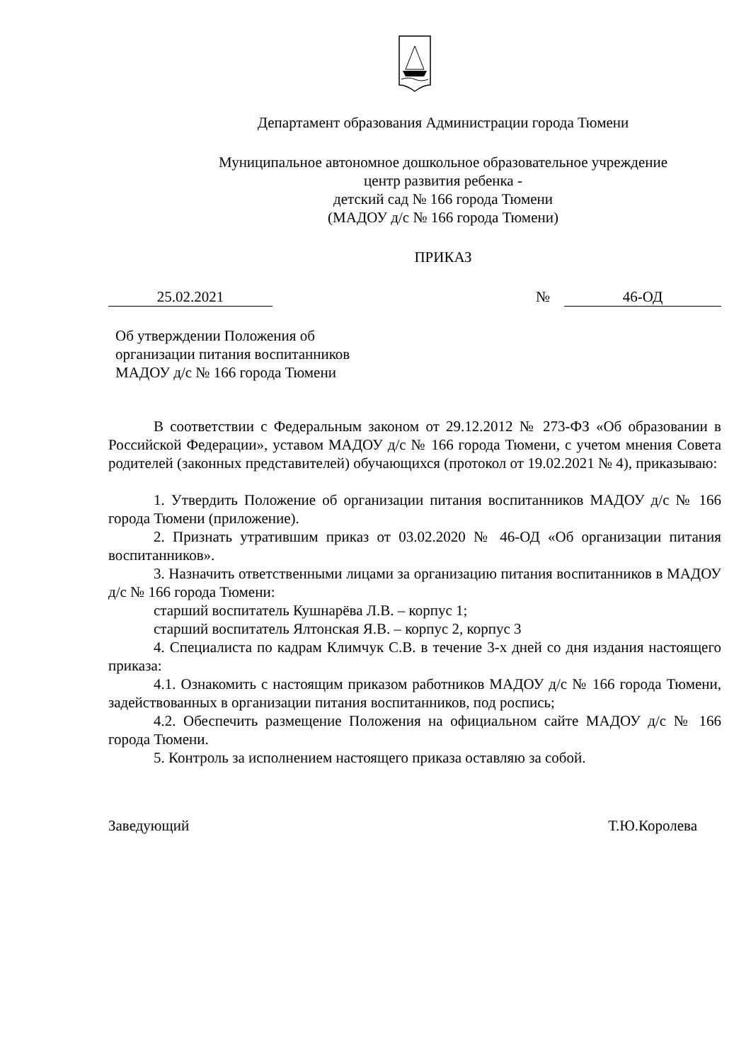Департамент образования Администрации города Тюмени
Муниципальное автономное дошкольное образовательное учреждение
центр развития ребенка -
детский сад № 166 города Тюмени
(МАДОУ д/с № 166 города Тюмени)
ПРИКАЗ
25.02.2021 № 46-ОД
Об утверждении Положения об
организации питания воспитанников
МАДОУ д/с № 166 города Тюмени
В соответствии с Федеральным законом от 29.12.2012 № 273-ФЗ «Об образовании в Российской Федерации», уставом МАДОУ д/с № 166 города Тюмени, с учетом мнения Совета родителей (законных представителей) обучающихся (протокол от 19.02.2021 № 4), приказываю:
1. Утвердить Положение об организации питания воспитанников МАДОУ д/с № 166 города Тюмени (приложение).
2. Признать утратившим приказ от 03.02.2020 № 46-ОД «Об организации питания воспитанников».
3. Назначить ответственными лицами за организацию питания воспитанников в МАДОУ д/с № 166 города Тюмени:
старший воспитатель Кушнарёва Л.В. – корпус 1;
старший воспитатель Ялтонская Я.В. – корпус 2, корпус 3
4. Специалиста по кадрам Климчук С.В. в течение 3-х дней со дня издания настоящего приказа:
4.1. Ознакомить с настоящим приказом работников МАДОУ д/с № 166 города Тюмени, задействованных в организации питания воспитанников, под роспись;
4.2. Обеспечить размещение Положения на официальном сайте МАДОУ д/с № 166 города Тюмени.
5. Контроль за исполнением настоящего приказа оставляю за собой.
Заведующий Т.Ю.Королева